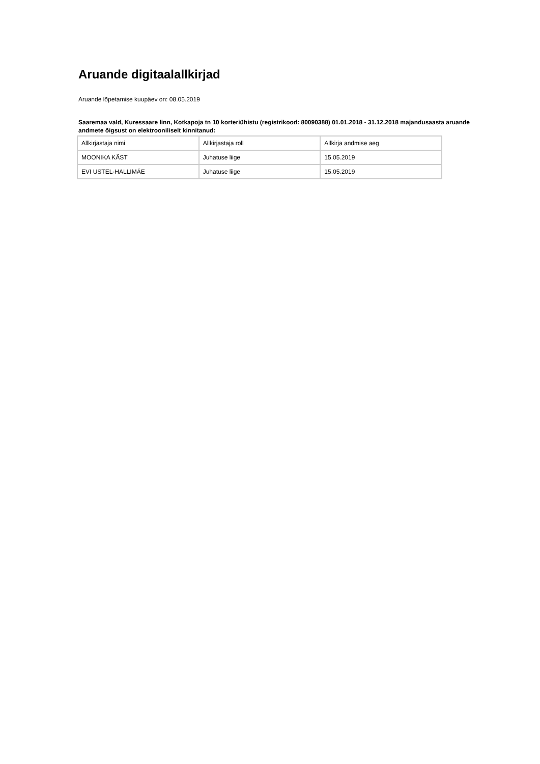Aruande digitaalallkirjad
Aruande lõpetamise kuupäev on: 08.05.2019
Saaremaa vald, Kuressaare linn, Kotkapoja tn 10 korteriühistu (registrikood: 80090388) 01.01.2018 - 31.12.2018 majandusaasta aruande andmete õigsust on elektrooniliselt kinnitanud:
| Allkirjastaja nimi | Allkirjastaja roll | Allkirja andmise aeg |
| --- | --- | --- |
| MOONIKA KÄST | Juhatuse liige | 15.05.2019 |
| EVI USTEL-HALLIMÄE | Juhatuse liige | 15.05.2019 |